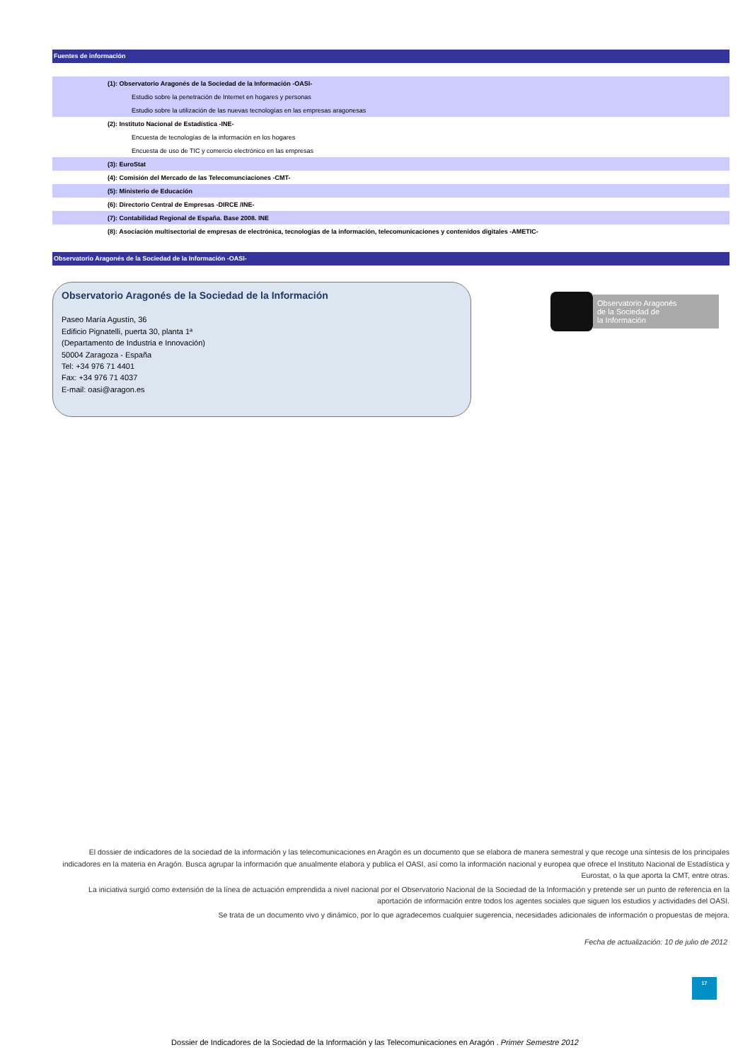Fuentes de información
| (1): Observatorio Aragonés de la Sociedad de la Información -OASI- |
| Estudio sobre la penetración de Internet en hogares y personas |
| Estudio sobre la utilización de las nuevas tecnologías en las empresas aragonesas |
| (2): Instituto Nacional de Estadística -INE- |
| Encuesta de tecnologías de la información en los hogares |
| Encuesta de uso de TIC y comercio electrónico en las empresas |
| (3): EuroStat |
| (4): Comisión del Mercado de las Telecomunciaciones -CMT- |
| (5): Ministerio de Educación |
| (6): Directorio Central de Empresas -DIRCE /INE- |
| (7): Contabilidad Regional de España. Base 2008. INE |
| (8): Asociación multisectorial de empresas de electrónica, tecnologías de la información, telecomunicaciones y contenidos digitales -AMETIC- |
Observatorio Aragonés de la Sociedad de la Información -OASI-
Observatorio Aragonés de la Sociedad de la Información
Paseo María Agustín, 36
Edificio Pignatelli, puerta 30, planta 1ª
(Departamento de Industria e Innovación)
50004 Zaragoza - España
Tel: +34 976 71 4401
Fax: +34 976 71 4037
E-mail: oasi@aragon.es
Observatorio Aragonés
de la Sociedad de
la Información
El dossier de indicadores de la sociedad de la información y las telecomunicaciones en Aragón es un documento que se elabora de manera semestral y que recoge una síntesis de los principales indicadores en la materia en Aragón. Busca agrupar la información que anualmente elabora y publica el OASI, así como la información nacional y europea que ofrece el Instituto Nacional de Estadística y Eurostat, o la que aporta la CMT, entre otras.
La iniciativa surgió como extensión de la línea de actuación emprendida a nivel nacional por el Observatorio Nacional de la Sociedad de la Información y pretende ser un punto de referencia en la aportación de información entre todos los agentes sociales que siguen los estudios y actividades del OASI.
Se trata de un documento vivo y dinámico, por lo que agradecemos cualquier sugerencia, necesidades adicionales de información o propuestas de mejora.
Fecha de actualización: 10 de julio de 2012
17
Dossier de Indicadores de la Sociedad de la Información y las Telecomunicaciones en Aragón . Primer Semestre 2012